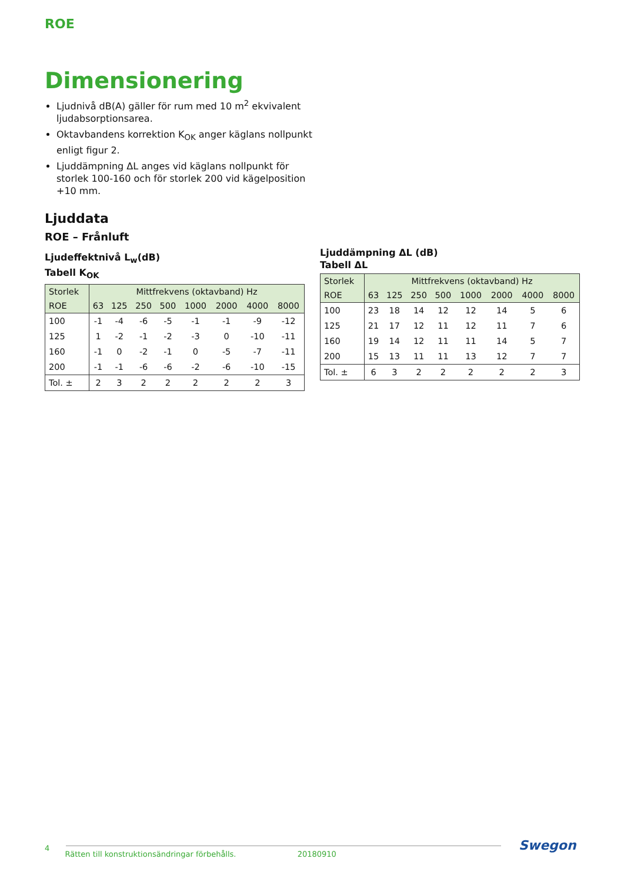ROE
Dimensionering
Ljudnivå dB(A) gäller för rum med 10 m<sup>2</sup> ekvivalent ljudabsorptionsarea.
Oktavbandens korrektion K<sub>OK</sub> anger käglans nollpunkt enligt figur 2.
Ljuddämpning ΔL anges vid käglans nollpunkt för storlek 100-160 och för storlek 200 vid kägelposition +10 mm.
Ljuddata
ROE – Frånluft
Ljudeffektnivå L<sub>w</sub>(dB)
Tabell K<sub>OK</sub>
| Storlek | Mittfrekvens (oktavband) Hz | | | | | | | |
| --- | --- | --- | --- | --- | --- | --- | --- | --- |
| ROE | 63 | 125 | 250 | 500 | 1000 | 2000 | 4000 | 8000 |
| 100 | -1 | -4 | -6 | -5 | -1 | -1 | -9 | -12 |
| 125 | 1 | -2 | -1 | -2 | -3 | 0 | -10 | -11 |
| 160 | -1 | 0 | -2 | -1 | 0 | -5 | -7 | -11 |
| 200 | -1 | -1 | -6 | -6 | -2 | -6 | -10 | -15 |
| Tol. ± | 2 | 3 | 2 | 2 | 2 | 2 | 2 | 3 |
Ljuddämpning ΔL (dB)
Tabell ΔL
| Storlek | Mittfrekvens (oktavband) Hz | | | | | | | |
| --- | --- | --- | --- | --- | --- | --- | --- | --- |
| ROE | 63 | 125 | 250 | 500 | 1000 | 2000 | 4000 | 8000 |
| 100 | 23 | 18 | 14 | 12 | 12 | 14 | 5 | 6 |
| 125 | 21 | 17 | 12 | 11 | 12 | 11 | 7 | 6 |
| 160 | 19 | 14 | 12 | 11 | 11 | 14 | 5 | 7 |
| 200 | 15 | 13 | 11 | 11 | 13 | 12 | 7 | 7 |
| Tol. ± | 6 | 3 | 2 | 2 | 2 | 2 | 2 | 3 |
4 Rätten till konstruktionsändringar förbehålls. 20180910 Swegon